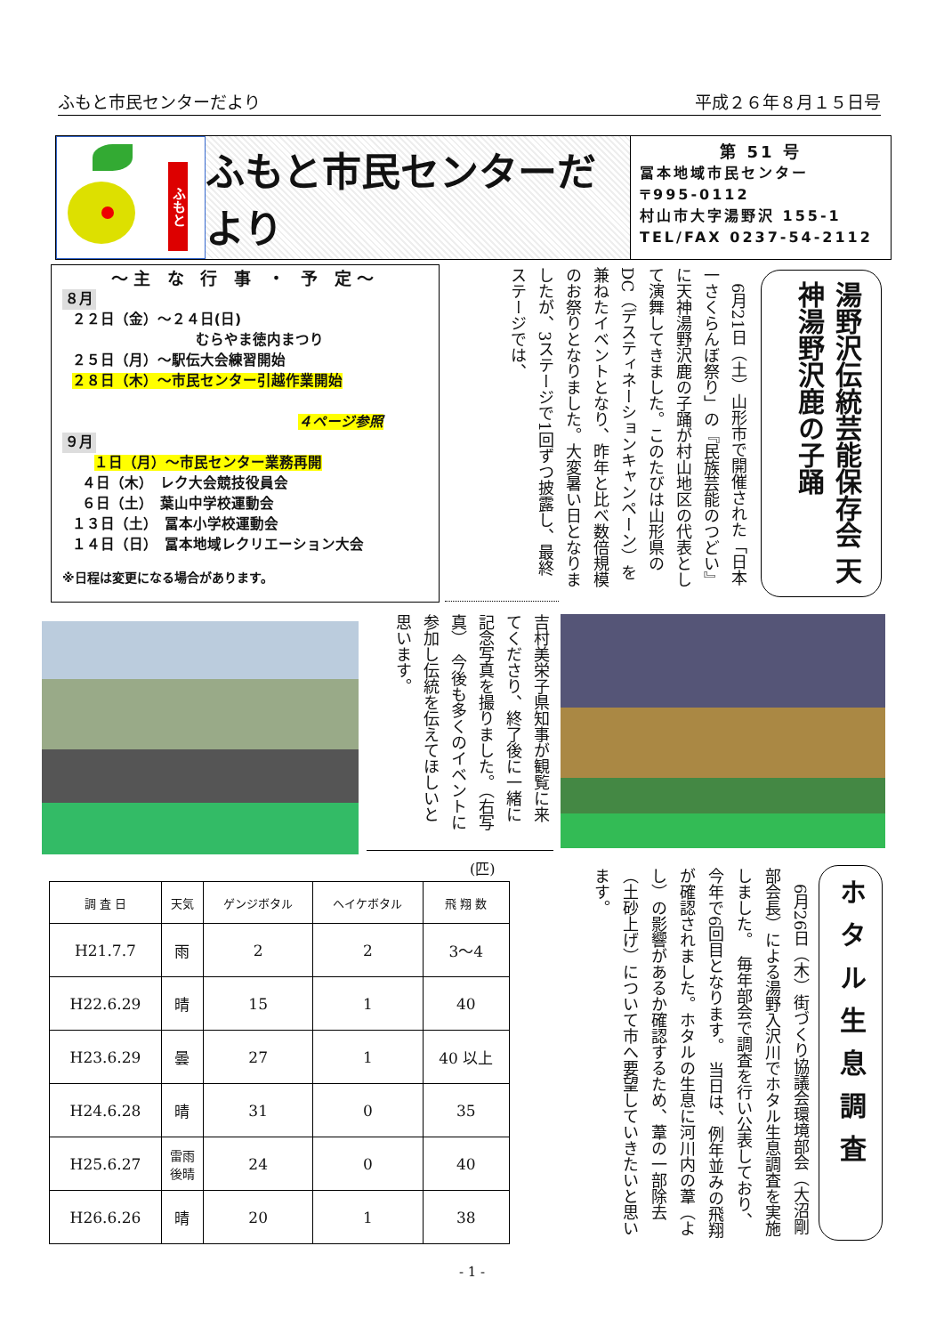ふもと市民センターだより 平成２６年８月１５日号
ふもと
ふもと市民センターだより
第 51 号
冨本地域市民センター
〒995-0112
村山市大字湯野沢 155-1
TEL/FAX 0237-54-2112
～主 な 行 事 ・ 予 定～
８月
２２日（金）～２４日(日)
むらやま徳内まつり
２５日（月）～駅伝大会練習開始
２８日（木）～市民センター引越作業開始
４ページ参照
９月
１日（月）～市民センター業務再開
４日（木）　レク大会競技役員会
６日（土）　葉山中学校運動会
１３日（土）　冨本小学校運動会
１４日（日）　冨本地域レクリエーション大会
※日程は変更になる場合があります。
湯野沢伝統芸能保存会 天神湯野沢鹿の子踊
　6月21日（土）山形市で開催された「日本一さくらんぼ祭り」の『民族芸能のつどい』に天神湯野沢鹿の子踊が村山地区の代表として演舞してきました。このたびは山形県のDC（デスティネーションキャンペーン）を兼ねたイベントとなり、昨年と比べ数倍規模のお祭りとなりました。大変暑い日となりましたが、3ステージで1回ずつ披露し、最終ステージでは、
吉村美栄子県知事が観覧に来てくださり、終了後に一緒に記念写真を撮りました。（右写真）　今後も多くのイベントに参加し伝統を伝えてほしいと思います。
(匹)
| 調 査 日 | 天気 | ゲンジボタル | ヘイケボタル | 飛 翔 数 |
| --- | --- | --- | --- | --- |
| H21.7.7 | 雨 | 2 | 2 | 3～4 |
| H22.6.29 | 晴 | 15 | 1 | 40 |
| H23.6.29 | 曇 | 27 | 1 | 40 以上 |
| H24.6.28 | 晴 | 31 | 0 | 35 |
| H25.6.27 | 雷雨 後晴 | 24 | 0 | 40 |
| H26.6.26 | 晴 | 20 | 1 | 38 |
ホタル生息調査
　6月26日（木）街づくり協議会環境部会（大沼剛部会長）による湯野入沢川でホタル生息調査を実施しました。　毎年部会で調査を行い公表しており、今年で6回目となります。　当日は、例年並みの飛翔が確認されました。ホタルの生息に河川内の葦（よし）の影響があるか確認するため、葦の一部除去（土砂上げ）について市へ要望していきたいと思います。
- 1 -